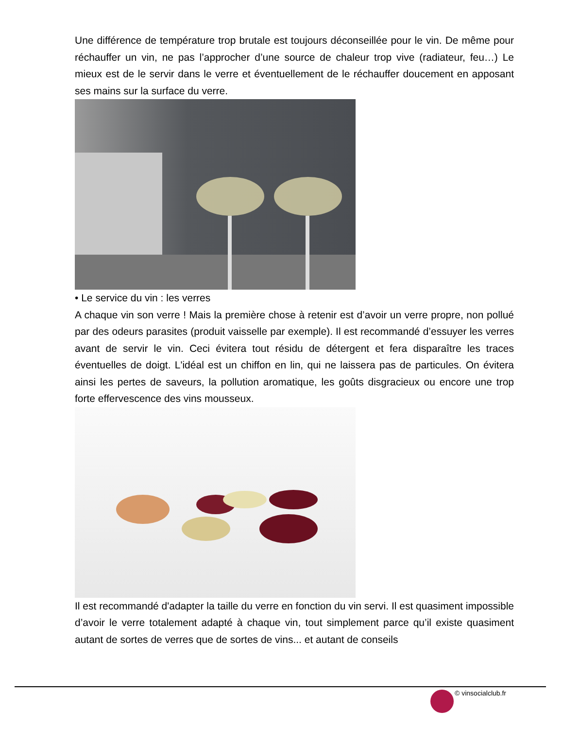Une différence de température trop brutale est toujours déconseillée pour le vin. De même pour réchauffer un vin, ne pas l’approcher d’une source de chaleur trop vive (radiateur, feu…) Le mieux est de le servir dans le verre et éventuellement de le réchauffer doucement en apposant ses mains sur la surface du verre.
• Le service du vin : les verres
A chaque vin son verre ! Mais la première chose à retenir est d’avoir un verre propre, non pollué par des odeurs parasites (produit vaisselle par exemple). Il est recommandé d’essuyer les verres avant de servir le vin. Ceci évitera tout résidu de détergent et fera disparaître les traces éventuelles de doigt. L'idéal est un chiffon en lin, qui ne laissera pas de particules. On évitera ainsi les pertes de saveurs, la pollution aromatique, les goûts disgracieux ou encore une trop forte effervescence des vins mousseux.
Il est recommandé d'adapter la taille du verre en fonction du vin servi. Il est quasiment impossible d’avoir le verre totalement adapté à chaque vin, tout simplement parce qu’il existe quasiment autant de sortes de verres que de sortes de vins... et autant de conseils
© vinsocialclub.fr